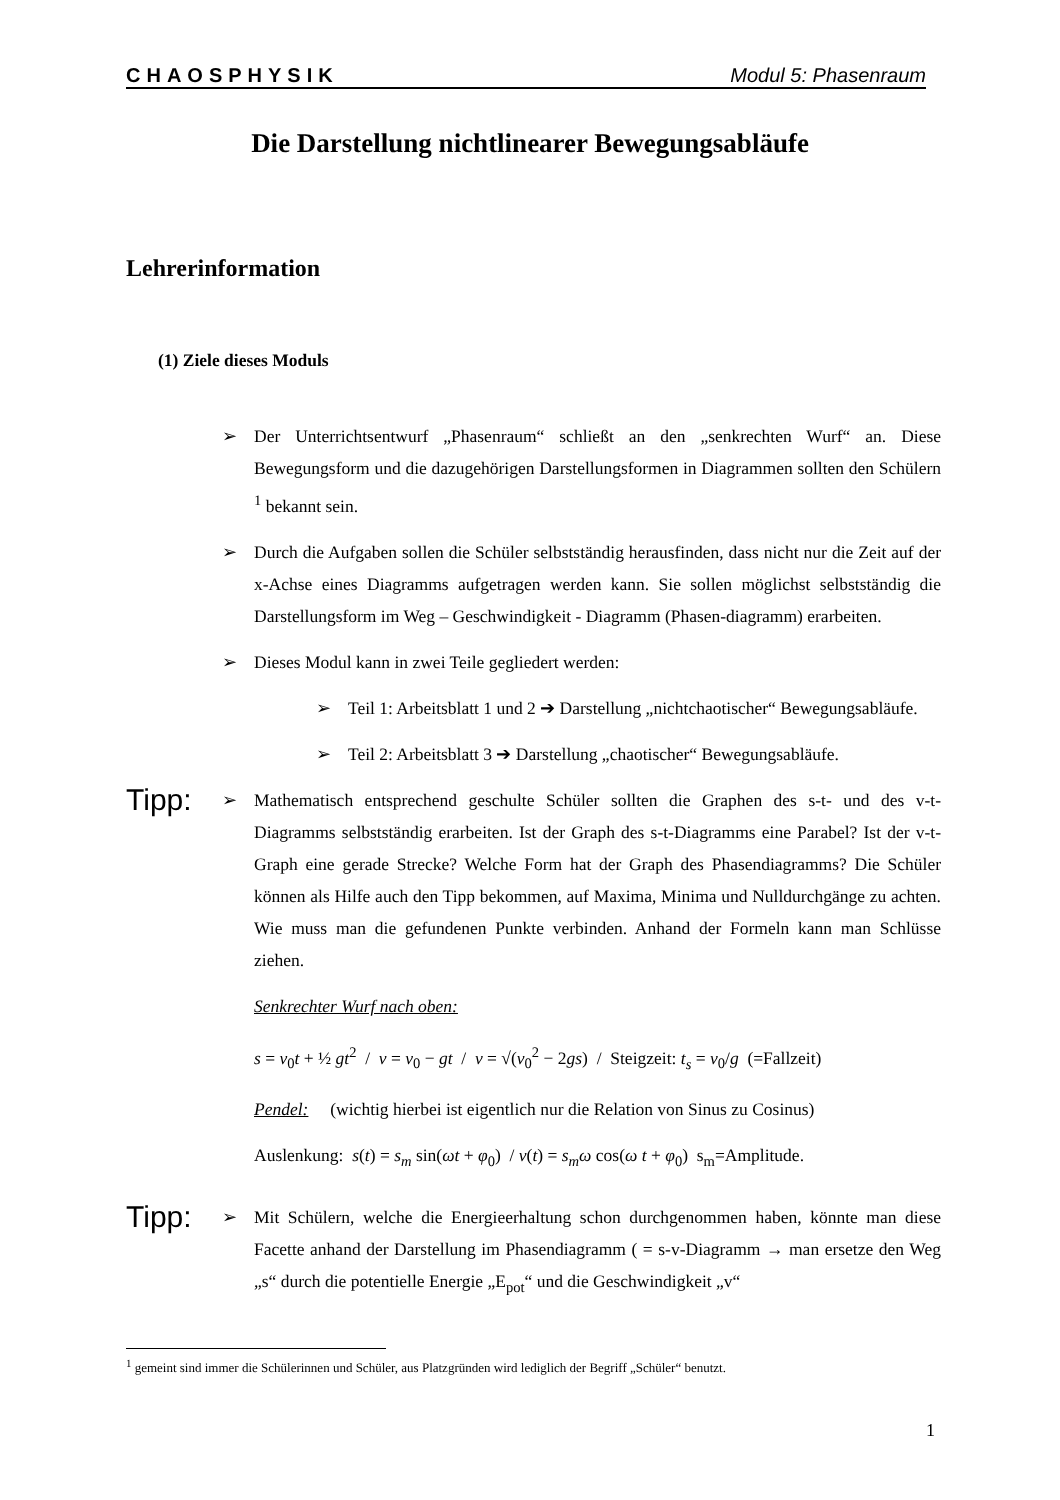CHAOSPHYSIK Modul 5: Phasenraum
Die Darstellung nichtlinearer Bewegungsabläufe
Lehrerinformation
(1) Ziele dieses Moduls
➢ Der Unterrichtsentwurf „Phasenraum“ schließt an den „senkrechten Wurf“ an. Diese Bewegungsform und die dazugehörigen Darstellungsformen in Diagrammen sollten den Schülern <sup>1</sup> bekannt sein.
➢ Durch die Aufgaben sollen die Schüler selbstständig herausfinden, dass nicht nur die Zeit auf der x-Achse eines Diagramms aufgetragen werden kann. Sie sollen möglichst selbstständig die Darstellungsform im Weg – Geschwindigkeit - Diagramm (Phasen-diagramm) erarbeiten.
➢ Dieses Modul kann in zwei Teile gegliedert werden:
➢ Teil 1: Arbeitsblatt 1 und 2 ➔ Darstellung „nichtchaotischer“ Bewegungsabläufe.
➢ Teil 2: Arbeitsblatt 3 ➔ Darstellung „chaotischer“ Bewegungsabläufe.
Tipp:
➢ Mathematisch entsprechend geschulte Schüler sollten die Graphen des s-t- und des v-t-Diagramms selbstständig erarbeiten. Ist der Graph des s-t-Diagramms eine Parabel? Ist der v-t-Graph eine gerade Strecke? Welche Form hat der Graph des Phasendiagramms? Die Schüler können als Hilfe auch den Tipp bekommen, auf Maxima, Minima und Nulldurchgänge zu achten. Wie muss man die gefundenen Punkte verbinden. Anhand der Formeln kann man Schlüsse ziehen.
Senkrechter Wurf nach oben:
s = v<sub>0</sub>t + ½ gt<sup>2</sup> / v = v<sub>0</sub> − gt / v = √(v<sub>0</sub><sup>2</sup> − 2gs) / Steigzeit: t<sub>s</sub> = v<sub>0</sub>/g (=Fallzeit)
Pendel: (wichtig hierbei ist eigentlich nur die Relation von Sinus zu Cosinus)
Auslenkung: s(t) = s<sub>m</sub> sin(ωt + φ<sub>0</sub>) / v(t) = s<sub>m</sub>ω cos(ω t + φ<sub>0</sub>) s<sub>m</sub>=Amplitude.
Tipp:
➢ Mit Schülern, welche die Energieerhaltung schon durchgenommen haben, könnte man diese Facette anhand der Darstellung im Phasendiagramm ( = s-v-Diagramm → man ersetze den Weg „s“ durch die potentielle Energie „E<sub>pot</sub>“ und die Geschwindigkeit „v“
<sup>1</sup> gemeint sind immer die Schülerinnen und Schüler, aus Platzgründen wird lediglich der Begriff „Schüler“ benutzt.
1